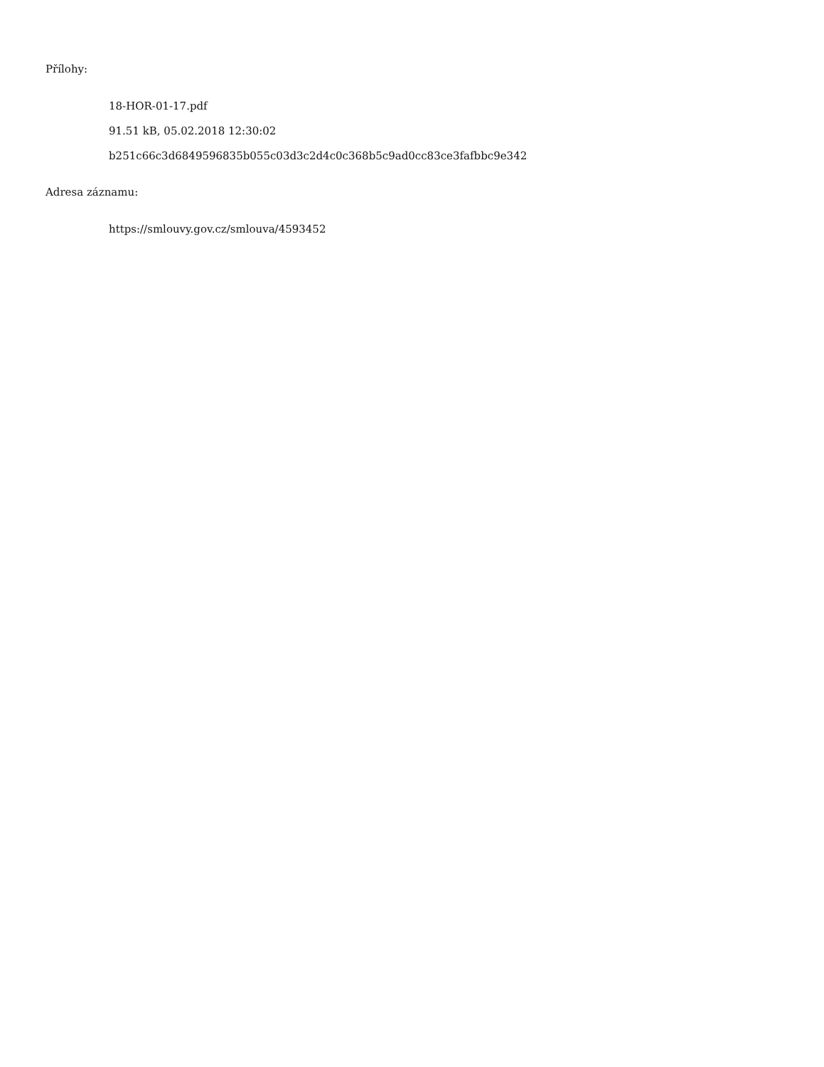Přílohy:
18-HOR-01-17.pdf
91.51 kB, 05.02.2018 12:30:02
b251c66c3d6849596835b055c03d3c2d4c0c368b5c9ad0cc83ce3fafbbc9e342
Adresa záznamu:
https://smlouvy.gov.cz/smlouva/4593452